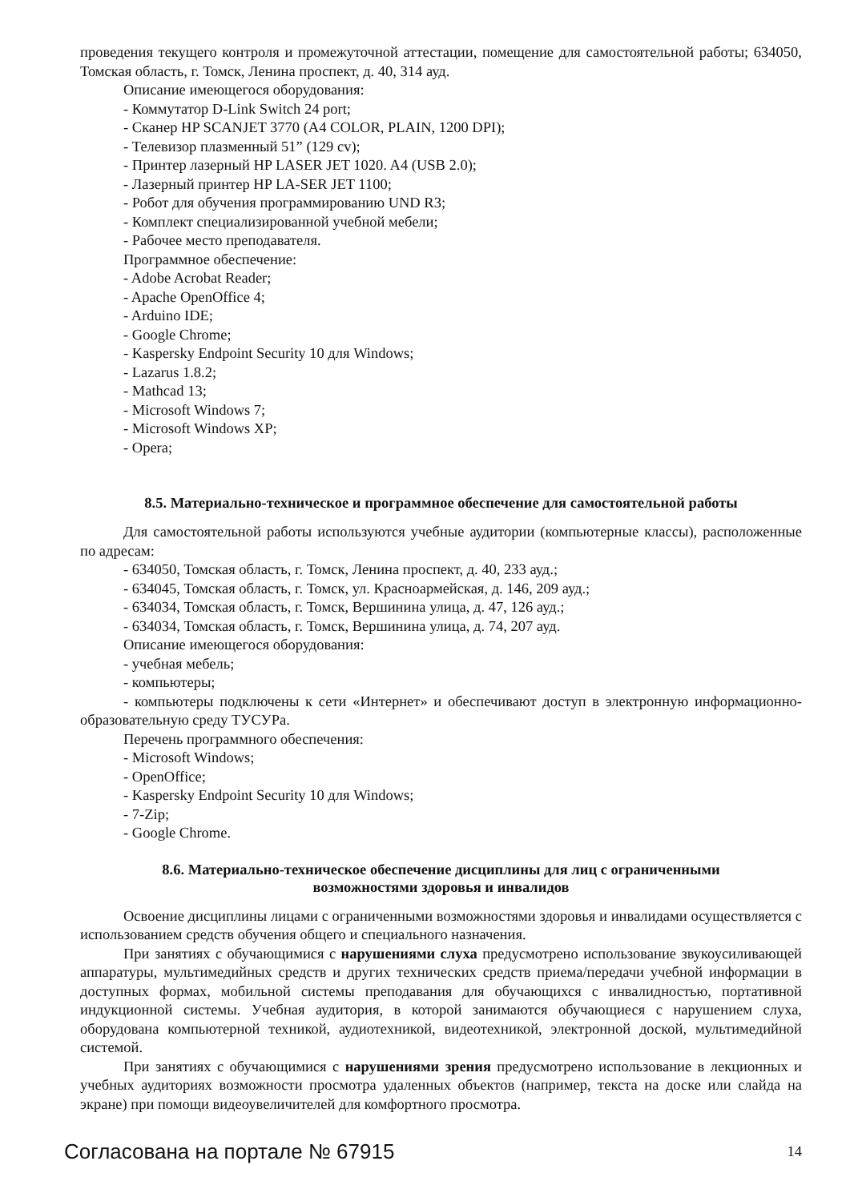проведения текущего контроля и промежуточной аттестации, помещение для самостоятельной работы; 634050, Томская область, г. Томск, Ленина проспект, д. 40, 314 ауд.
Описание имеющегося оборудования:
- Коммутатор D-Link Switch 24 port;
- Сканер HP SCANJET 3770 (A4 COLOR, PLAIN, 1200 DPI);
- Телевизор плазменный 51” (129 cv);
- Принтер лазерный HP LASER JET 1020. A4 (USB 2.0);
- Лазерный принтер HP LA-SER JET 1100;
- Робот для обучения программированию UND R3;
- Комплект специализированной учебной мебели;
- Рабочее место преподавателя.
Программное обеспечение:
- Adobe Acrobat Reader;
- Apache OpenOffice 4;
- Arduino IDE;
- Google Chrome;
- Kaspersky Endpoint Security 10 для Windows;
- Lazarus 1.8.2;
- Mathcad 13;
- Microsoft Windows 7;
- Microsoft Windows XP;
- Opera;
8.5. Материально-техническое и программное обеспечение для самостоятельной работы
Для самостоятельной работы используются учебные аудитории (компьютерные классы), расположенные по адресам:
- 634050, Томская область, г. Томск, Ленина проспект, д. 40, 233 ауд.;
- 634045, Томская область, г. Томск, ул. Красноармейская, д. 146, 209 ауд.;
- 634034, Томская область, г. Томск, Вершинина улица, д. 47, 126 ауд.;
- 634034, Томская область, г. Томск, Вершинина улица, д. 74, 207 ауд.
Описание имеющегося оборудования:
- учебная мебель;
- компьютеры;
- компьютеры подключены к сети «Интернет» и обеспечивают доступ в электронную информационно-образовательную среду ТУСУРа.
Перечень программного обеспечения:
- Microsoft Windows;
- OpenOffice;
- Kaspersky Endpoint Security 10 для Windows;
- 7-Zip;
- Google Chrome.
8.6. Материально-техническое обеспечение дисциплины для лиц с ограниченными
возможностями здоровья и инвалидов
Освоение дисциплины лицами с ограниченными возможностями здоровья и инвалидами осуществляется с использованием средств обучения общего и специального назначения.
При занятиях с обучающимися с нарушениями слуха предусмотрено использование звукоусиливающей аппаратуры, мультимедийных средств и других технических средств приема/передачи учебной информации в доступных формах, мобильной системы преподавания для обучающихся с инвалидностью, портативной индукционной системы. Учебная аудитория, в которой занимаются обучающиеся с нарушением слуха, оборудована компьютерной техникой, аудиотехникой, видеотехникой, электронной доской, мультимедийной системой.
При занятиях с обучающимися с нарушениями зрения предусмотрено использование в лекционных и учебных аудиториях возможности просмотра удаленных объектов (например, текста на доске или слайда на экране) при помощи видеоувеличителей для комфортного просмотра.
Согласована на портале № 67915 14